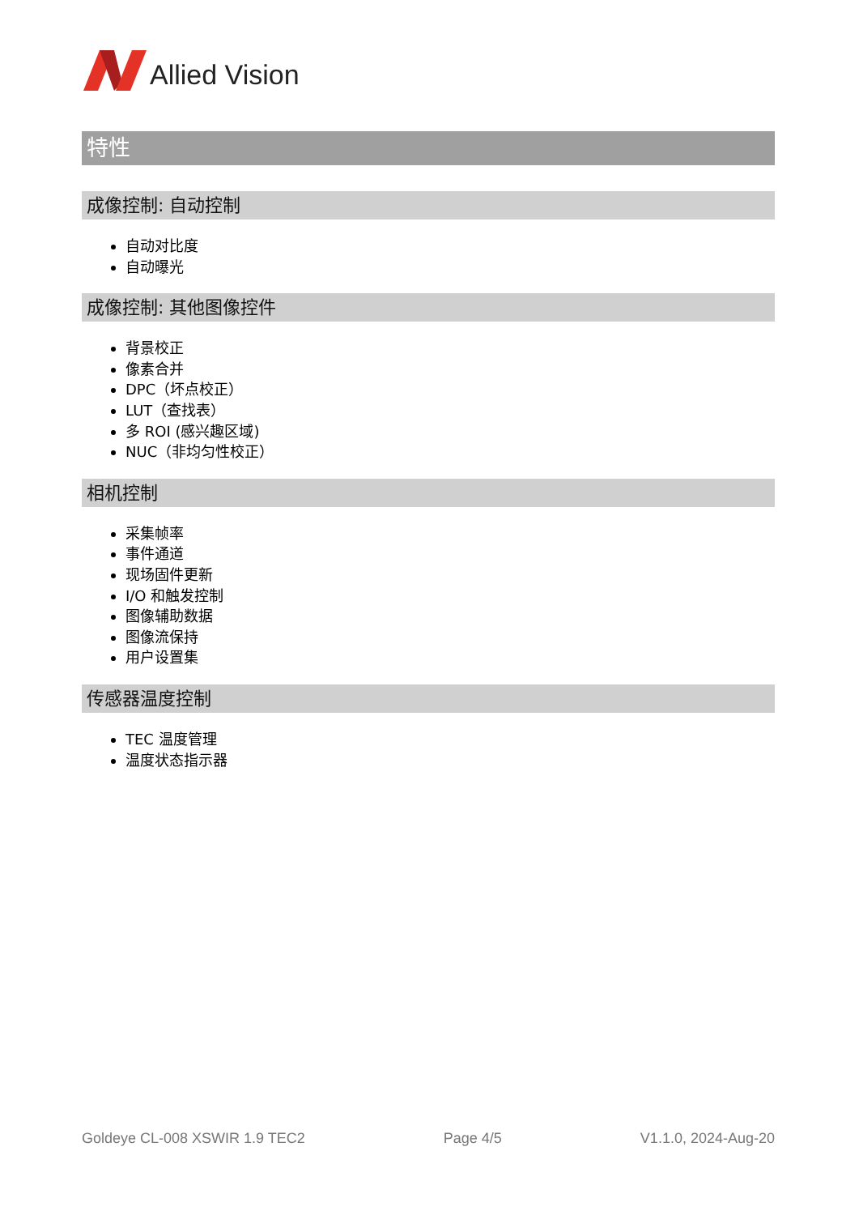Allied Vision
特性
成像控制: 自动控制
自动对比度
自动曝光
成像控制: 其他图像控件
背景校正
像素合并
DPC（坏点校正）
LUT（查找表）
多 ROI (感兴趣区域)
NUC（非均匀性校正）
相机控制
采集帧率
事件通道
现场固件更新
I/O 和触发控制
图像辅助数据
图像流保持
用户设置集
传感器温度控制
TEC 温度管理
温度状态指示器
Goldeye CL-008 XSWIR 1.9 TEC2 Page 4/5 V1.1.0, 2024-Aug-20